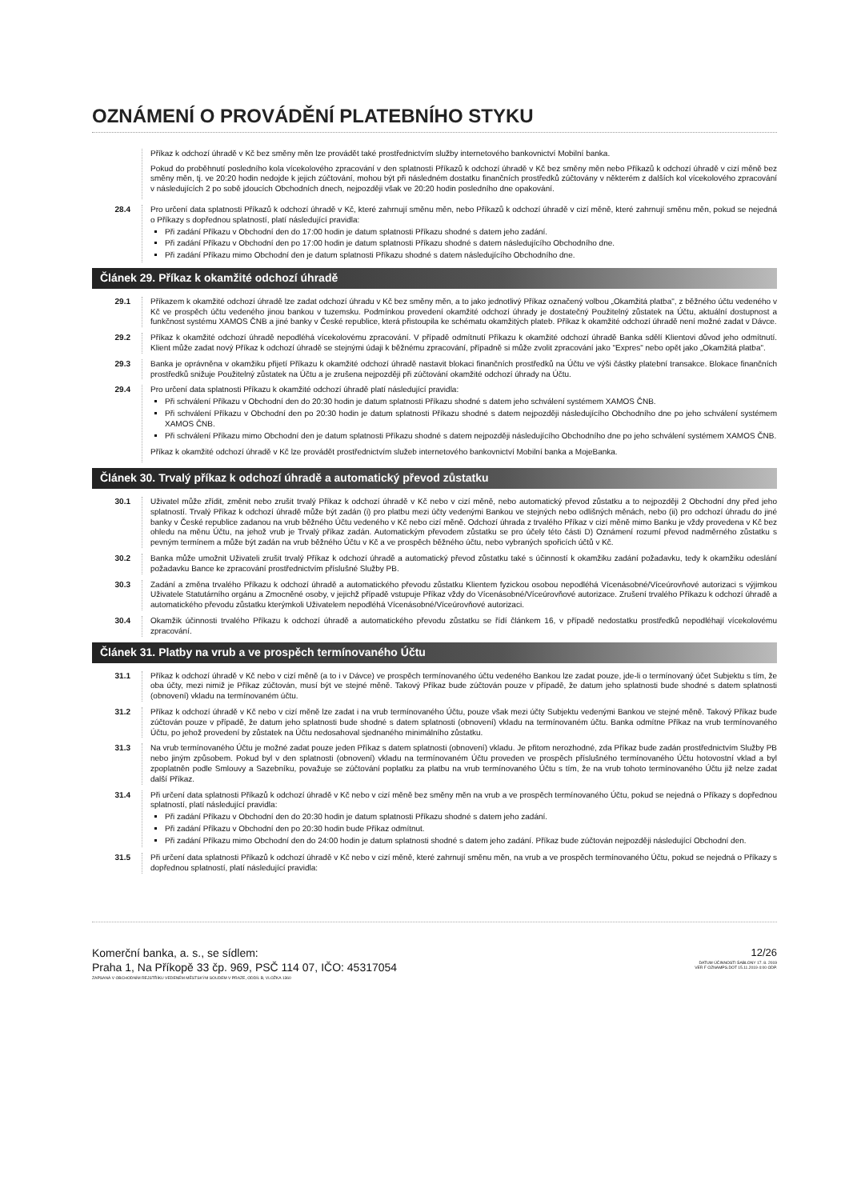OZNÁMENÍ O PROVÁDĚNÍ PLATEBNÍHO STYKU
Příkaz k odchozí úhradě v Kč bez směny měn lze provádět také prostřednictvím služby internetového bankovnictví Mobilní banka.
Pokud do proběhnutí posledního kola vícekolového zpracování v den splatnosti Příkazů k odchozí úhradě v Kč bez směny měn nebo Příkazů k odchozí úhradě v cizí měně bez směny měn, tj. ve 20:20 hodin nedojde k jejich zúčtování, mohou být při následném dostatku finančních prostředků zúčtovány v některém z dalších kol vícekolového zpracování v následujících 2 po sobě jdoucích Obchodních dnech, nejpozději však ve 20:20 hodin posledního dne opakování.
28.4 Pro určení data splatnosti Příkazů k odchozí úhradě v Kč, které zahrnují směnu měn, nebo Příkazů k odchozí úhradě v cizí měně, které zahrnují směnu měn, pokud se nejedná o Příkazy s dopřednou splatností, platí následující pravidla:
Při zadání Příkazu v Obchodní den do 17:00 hodin je datum splatnosti Příkazu shodné s datem jeho zadání.
Při zadání Příkazu v Obchodní den po 17:00 hodin je datum splatnosti Příkazu shodné s datem následujícího Obchodního dne.
Při zadání Příkazu mimo Obchodní den je datum splatnosti Příkazu shodné s datem následujícího Obchodního dne.
Článek 29. Příkaz k okamžité odchozí úhradě
29.1 Příkazem k okamžité odchozí úhradě lze zadat odchozí úhradu v Kč bez směny měn, a to jako jednotlivý Příkaz označený volbou „Okamžitá platba", z běžného účtu vedeného v Kč ve prospěch účtu vedeného jinou bankou v tuzemsku. Podmínkou provedení okamžité odchozí úhrady je dostatečný Použitelný zůstatek na Účtu, aktuální dostupnost a funkčnost systému XAMOS ČNB a jiné banky v České republice, která přistoupila ke schématu okamžitých plateb. Příkaz k okamžité odchozí úhradě není možné zadat v Dávce.
29.2 Příkaz k okamžité odchozí úhradě nepodléhá vícekolovému zpracování. V případě odmítnutí Příkazu k okamžité odchozí úhradě Banka sdělí Klientovi důvod jeho odmítnutí. Klient může zadat nový Příkaz k odchozí úhradě se stejnými údaji k běžnému zpracování, případně si může zvolit zpracování jako "Expres" nebo opět jako „Okamžitá platba".
29.3 Banka je oprávněna v okamžiku přijetí Příkazu k okamžité odchozí úhradě nastavit blokaci finančních prostředků na Účtu ve výši částky platební transakce. Blokace finančních prostředků snižuje Použitelný zůstatek na Účtu a je zrušena nejpozději při zúčtování okamžité odchozí úhrady na Účtu.
29.4 Pro určení data splatnosti Příkazu k okamžité odchozí úhradě platí následující pravidla:
Při schválení Příkazu v Obchodní den do 20:30 hodin je datum splatnosti Příkazu shodné s datem jeho schválení systémem XAMOS ČNB.
Při schválení Příkazu v Obchodní den po 20:30 hodin je datum splatnosti Příkazu shodné s datem nejpozději následujícího Obchodního dne po jeho schválení systémem XAMOS ČNB.
Při schválení Příkazu mimo Obchodní den je datum splatnosti Příkazu shodné s datem nejpozději následujícího Obchodního dne po jeho schválení systémem XAMOS ČNB.
Příkaz k okamžité odchozí úhradě v Kč lze provádět prostřednictvím služeb internetového bankovnictví Mobilní banka a MojeBanka.
Článek 30. Trvalý příkaz k odchozí úhradě a automatický převod zůstatku
30.1 Uživatel může zřídit, změnit nebo zrušit trvalý Příkaz k odchozí úhradě v Kč nebo v cizí měně, nebo automatický převod zůstatku a to nejpozději 2 Obchodní dny před jeho splatností. Trvalý Příkaz k odchozí úhradě může být zadán (i) pro platbu mezi účty vedenými Bankou ve stejných nebo odlišných měnách, nebo (ii) pro odchozí úhradu do jiné banky v České republice zadanou na vrub běžného Účtu vedeného v Kč nebo cizí měně. Odchozí úhrada z trvalého Příkaz v cizí měně mimo Banku je vždy provedena v Kč bez ohledu na měnu Účtu, na jehož vrub je Trvalý příkaz zadán. Automatickým převodem zůstatku se pro účely této části D) Oznámení rozumí převod nadměrného zůstatku s pevným termínem a může být zadán na vrub běžného Účtu v Kč a ve prospěch běžného účtu, nebo vybraných spořicích účtů v Kč.
30.2 Banka může umožnit Uživateli zrušit trvalý Příkaz k odchozí úhradě a automatický převod zůstatku také s účinností k okamžiku zadání požadavku, tedy k okamžiku odeslání požadavku Bance ke zpracování prostřednictvím příslušné Služby PB.
30.3 Zadání a změna trvalého Příkazu k odchozí úhradě a automatického převodu zůstatku Klientem fyzickou osobou nepodléhá Vícenásobné/Víceúrovňové autorizaci s výjimkou Uživatele Statutárního orgánu a Zmocněné osoby, v jejichž případě vstupuje Příkaz vždy do Vícenásobné/Víceúrovňové autorizace. Zrušení trvalého Příkazu k odchozí úhradě a automatického převodu zůstatku kterýmkoli Uživatelem nepodléhá Vícenásobné/Víceúrovňové autorizaci.
30.4 Okamžik účinnosti trvalého Příkazu k odchozí úhradě a automatického převodu zůstatku se řídí článkem 16, v případě nedostatku prostředků nepodléhají vícekolovému zpracování.
Článek 31. Platby na vrub a ve prospěch termínovaného Účtu
31.1 Příkaz k odchozí úhradě v Kč nebo v cizí měně (a to i v Dávce) ve prospěch termínovaného účtu vedeného Bankou lze zadat pouze, jde-li o termínovaný účet Subjektu s tím, že oba účty, mezi nimiž je Příkaz zúčtován, musí být ve stejné měně. Takový Příkaz bude zúčtován pouze v případě, že datum jeho splatnosti bude shodné s datem splatnosti (obnovení) vkladu na termínovaném účtu.
31.2 Příkaz k odchozí úhradě v Kč nebo v cizí měně lze zadat i na vrub termínovaného Účtu, pouze však mezi účty Subjektu vedenými Bankou ve stejné měně. Takový Příkaz bude zúčtován pouze v případě, že datum jeho splatnosti bude shodné s datem splatnosti (obnovení) vkladu na termínovaném účtu. Banka odmítne Příkaz na vrub termínovaného Účtu, po jehož provedení by zůstatek na Účtu nedosahoval sjednaného minimálního zůstatku.
31.3 Na vrub termínovaného Účtu je možné zadat pouze jeden Příkaz s datem splatnosti (obnovení) vkladu. Je přitom nerozhodné, zda Příkaz bude zadán prostřednictvím Služby PB nebo jiným způsobem. Pokud byl v den splatnosti (obnovení) vkladu na termínovaném Účtu proveden ve prospěch příslušného termínovaného Účtu hotovostní vklad a byl zpoplatněn podle Smlouvy a Sazebníku, považuje se zúčtování poplatku za platbu na vrub termínovaného Účtu s tím, že na vrub tohoto termínovaného Účtu již nelze zadat další Příkaz.
31.4 Při určení data splatnosti Příkazů k odchozí úhradě v Kč nebo v cizí měně bez směny měn na vrub a ve prospěch termínovaného Účtu, pokud se nejedná o Příkazy s dopřednou splatností, platí následující pravidla:
Při zadání Příkazu v Obchodní den do 20:30 hodin je datum splatnosti Příkazu shodné s datem jeho zadání.
Při zadání Příkazu v Obchodní den po 20:30 hodin bude Příkaz odmítnut.
Při zadání Příkazu mimo Obchodní den do 24:00 hodin je datum splatnosti shodné s datem jeho zadání. Příkaz bude zúčtován nejpozději následující Obchodní den.
31.5 Při určení data splatnosti Příkazů k odchozí úhradě v Kč nebo v cizí měně, které zahrnují směnu měn, na vrub a ve prospěch termínovaného Účtu, pokud se nejedná o Příkazy s dopřednou splatností, platí následující pravidla:
Komerční banka, a. s., se sídlem:
Praha 1, Na Příkopě 33 čp. 969, PSČ 114 07, IČO: 45317054
ZAPSANÁ V OBCHODNÍM REJSTŘÍKU VEDENÉM MĚSTSKÝM SOUDEM V PRAZE, ODDÍL B, VLOŽKA 1360
12/26
DATUM ÚČINNOSTI ŠABLONY 17. 8. 2019
VER F OZNAMPS.DOT 15.11.2019 4:00 ODP.